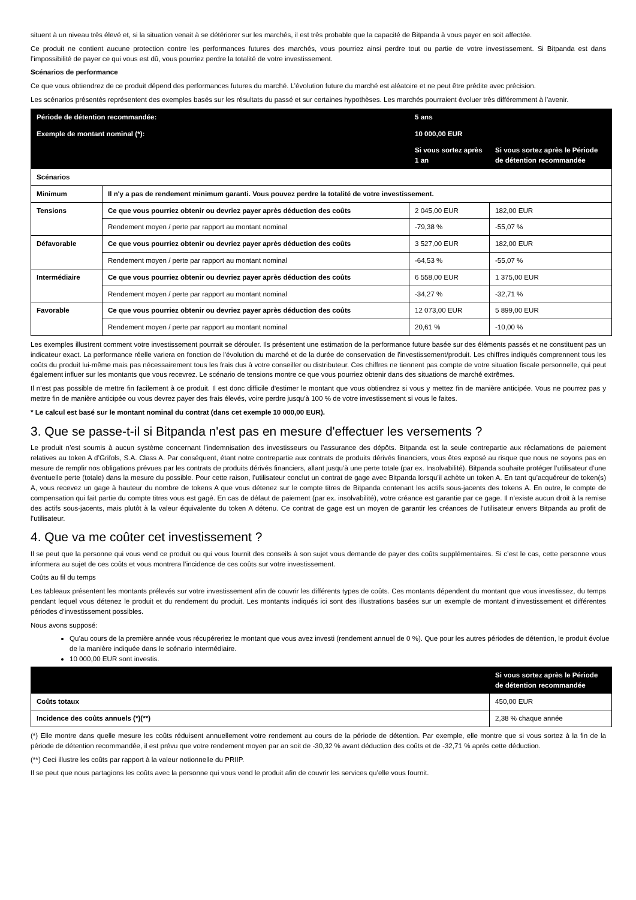situent à un niveau très élevé et, si la situation venait à se détériorer sur les marchés, il est très probable que la capacité de Bitpanda à vous payer en soit affectée.
Ce produit ne contient aucune protection contre les performances futures des marchés, vous pourriez ainsi perdre tout ou partie de votre investissement. Si Bitpanda est dans l’impossibilité de payer ce qui vous est dû, vous pourriez perdre la totalité de votre investissement.
Scénarios de performance
Ce que vous obtiendrez de ce produit dépend des performances futures du marché. L’évolution future du marché est aléatoire et ne peut être prédite avec précision.
Les scénarios présentés représentent des exemples basés sur les résultats du passé et sur certaines hypothèses. Les marchés pourraient évoluer très différemment à l’avenir.
| Période de détention recommandée: | | 5 ans | |
| Exemple de montant nominal (*): | | 10 000,00 EUR | |
| | | Si vous sortez après 1 an | Si vous sortez après le Période de détention recommandée |
| Scénarios | | | |
| Minimum | Il n'y a pas de rendement minimum garanti. Vous pouvez perdre la totalité de votre investissement. | | |
| Tensions | Ce que vous pourriez obtenir ou devriez payer après déduction des coûts | 2 045,00 EUR | 182,00 EUR |
| | Rendement moyen / perte par rapport au montant nominal | -79,38 % | -55,07 % |
| Défavorable | Ce que vous pourriez obtenir ou devriez payer après déduction des coûts | 3 527,00 EUR | 182,00 EUR |
| | Rendement moyen / perte par rapport au montant nominal | -64,53 % | -55,07 % |
| Intermédiaire | Ce que vous pourriez obtenir ou devriez payer après déduction des coûts | 6 558,00 EUR | 1 375,00 EUR |
| | Rendement moyen / perte par rapport au montant nominal | -34,27 % | -32,71 % |
| Favorable | Ce que vous pourriez obtenir ou devriez payer après déduction des coûts | 12 073,00 EUR | 5 899,00 EUR |
| | Rendement moyen / perte par rapport au montant nominal | 20,61 % | -10,00 % |
Les exemples illustrent comment votre investissement pourrait se dérouler. Ils présentent une estimation de la performance future basée sur des éléments passés et ne constituent pas un indicateur exact. La performance réelle variera en fonction de l'évolution du marché et de la durée de conservation de l'investissement/produit. Les chiffres indiqués comprennent tous les coûts du produit lui-même mais pas nécessairement tous les frais dus à votre conseiller ou distributeur. Ces chiffres ne tiennent pas compte de votre situation fiscale personnelle, qui peut également influer sur les montants que vous recevrez. Le scénario de tensions montre ce que vous pourriez obtenir dans des situations de marché extrêmes.
Il n'est pas possible de mettre fin facilement à ce produit. Il est donc difficile d'estimer le montant que vous obtiendrez si vous y mettez fin de manière anticipée. Vous ne pourrez pas y mettre fin de manière anticipée ou vous devrez payer des frais élevés, voire perdre jusqu'à 100 % de votre investissement si vous le faites.
* Le calcul est basé sur le montant nominal du contrat (dans cet exemple 10 000,00 EUR).
3. Que se passe-t-il si Bitpanda n'est pas en mesure d'effectuer les versements ?
Le produit n’est soumis à aucun système concernant l’indemnisation des investisseurs ou l’assurance des dépôts. Bitpanda est la seule contrepartie aux réclamations de paiement relatives au token A d’Grifols, S.A. Class A. Par conséquent, étant notre contrepartie aux contrats de produits dérivés financiers, vous êtes exposé au risque que nous ne soyons pas en mesure de remplir nos obligations prévues par les contrats de produits dérivés financiers, allant jusqu’à une perte totale (par ex. Insolvabilité). Bitpanda souhaite protéger l’utilisateur d’une éventuelle perte (totale) dans la mesure du possible. Pour cette raison, l’utilisateur conclut un contrat de gage avec Bitpanda lorsqu’il achète un token A. En tant qu’acquéreur de token(s) A, vous recevez un gage à hauteur du nombre de tokens A que vous détenez sur le compte titres de Bitpanda contenant les actifs sous-jacents des tokens A. En outre, le compte de compensation qui fait partie du compte titres vous est gagé. En cas de défaut de paiement (par ex. insolvabilité), votre créance est garantie par ce gage. Il n’existe aucun droit à la remise des actifs sous-jacents, mais plutôt à la valeur équivalente du token A détenu. Ce contrat de gage est un moyen de garantir les créances de l’utilisateur envers Bitpanda au profit de l’utilisateur.
4. Que va me coûter cet investissement ?
Il se peut que la personne qui vous vend ce produit ou qui vous fournit des conseils à son sujet vous demande de payer des coûts supplémentaires. Si c’est le cas, cette personne vous informera au sujet de ces coûts et vous montrera l’incidence de ces coûts sur votre investissement.
Coûts au fil du temps
Les tableaux présentent les montants prélevés sur votre investissement afin de couvrir les différents types de coûts. Ces montants dépendent du montant que vous investissez, du temps pendant lequel vous détenez le produit et du rendement du produit. Les montants indiqués ici sont des illustrations basées sur un exemple de montant d’investissement et différentes périodes d’investissement possibles.
Nous avons supposé:
Qu’au cours de la première année vous récupéreriez le montant que vous avez investi (rendement annuel de 0 %). Que pour les autres périodes de détention, le produit évolue de la manière indiquée dans le scénario intermédiaire.
10 000,00 EUR sont investis.
| | Si vous sortez après le Période de détention recommandée |
| --- | --- |
| Coûts totaux | 450,00 EUR |
| Incidence des coûts annuels (*)(**) | 2,38 % chaque année |
(*) Elle montre dans quelle mesure les coûts réduisent annuellement votre rendement au cours de la période de détention. Par exemple, elle montre que si vous sortez à la fin de la période de détention recommandée, il est prévu que votre rendement moyen par an soit de -30,32 % avant déduction des coûts et de -32,71 % après cette déduction.
(**) Ceci illustre les coûts par rapport à la valeur notionnelle du PRIIP.
Il se peut que nous partagions les coûts avec la personne qui vous vend le produit afin de couvrir les services qu’elle vous fournit.